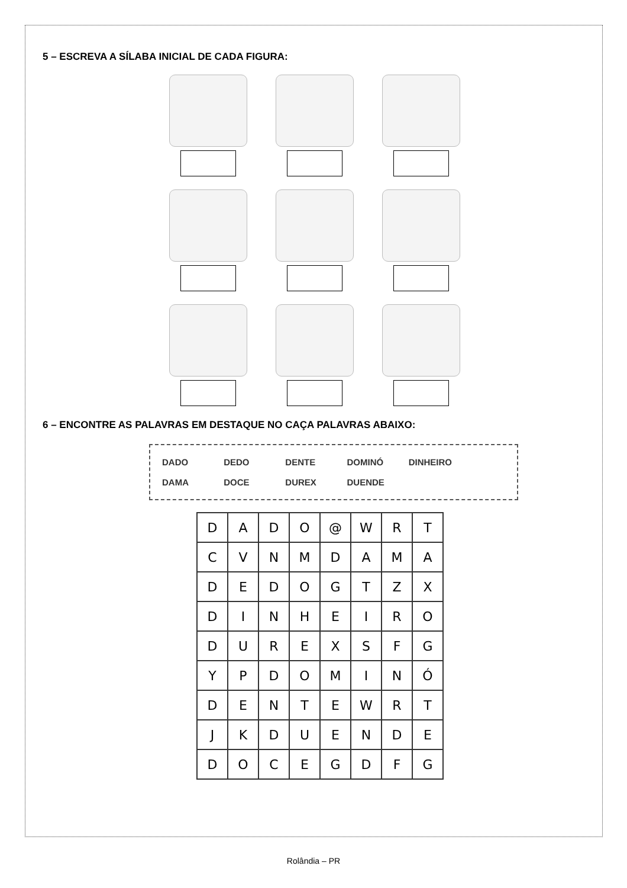5 – ESCREVA A SÍLABA INICIAL DE CADA FIGURA:
6 – ENCONTRE AS PALAVRAS EM DESTAQUE NO CAÇA PALAVRAS ABAIXO:
DADO DEDO DENTE DOMINÓ DINHEIRO
DAMA DOCE DUREX DUENDE
| D | A | D | O | @ | W | R | T |
| C | V | N | M | D | A | M | A |
| D | E | D | O | G | T | Z | X |
| D | I | N | H | E | I | R | O |
| D | U | R | E | X | S | F | G |
| Y | P | D | O | M | I | N | Ó |
| D | E | N | T | E | W | R | T |
| J | K | D | U | E | N | D | E |
| D | O | C | E | G | D | F | G |
Rolândia – PR